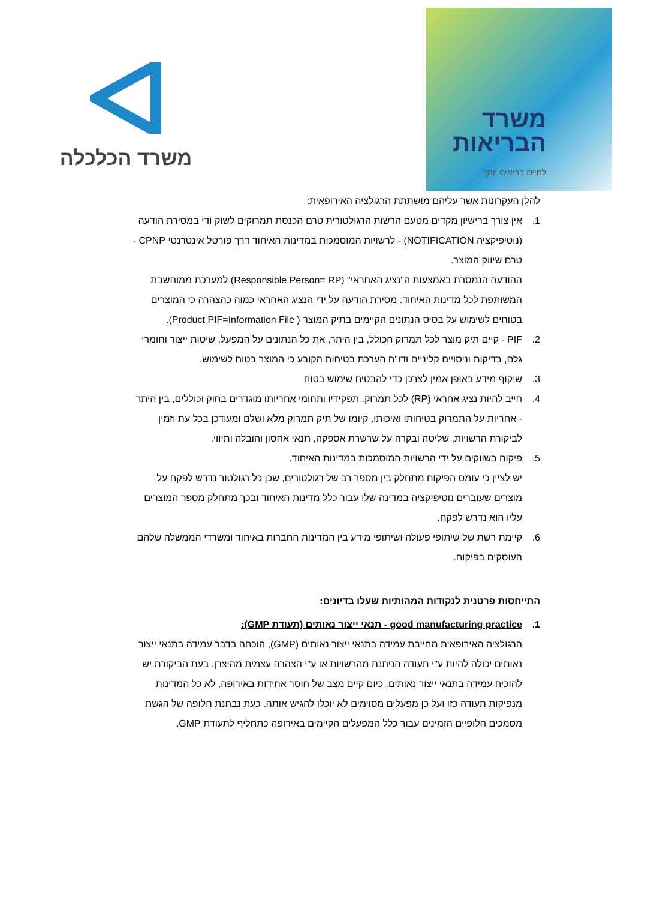משרד הכלכלה
משרד
הבריאות
לחיים בריאים יותר
להלן העקרונות אשר עליהם מושתתת הרגולציה האירופאית:
1. אין צורך ברישיון מקדים מטעם הרשות הרגולטורית טרם הכנסת תמרוקים לשוק ודי במסירת הודעה (נוטיפיקציה NOTIFICATION) - לרשויות המוסמכות במדינות האיחוד דרך פורטל אינטרנטי CPNP - טרם שיווק המוצר.
ההודעה הנמסרת באמצעות ה"נציג האחראי" (Responsible Person= RP) למערכת ממוחשבת המשותפת לכל מדינות האיחוד. מסירת הודעה על ידי הנציג האחראי כמוה כהצהרה כי המוצרים בטוחים לשימוש על בסיס הנתונים הקיימים בתיק המוצר ( Product PIF=Information File).
2. PIF - קיים תיק מוצר לכל תמרוק הכולל, בין היתר, את כל הנתונים על המפעל, שיטות ייצור וחומרי גלם, בדיקות וניסויים קליניים ודו"ח הערכת בטיחות הקובע כי המוצר בטוח לשימוש.
3. שיקוף מידע באופן אמין לצרכן כדי להבטיח שימוש בטוח
4. חייב להיות נציג אחראי (RP) לכל תמרוק. תפקידיו ותחומי אחריותו מוגדרים בחוק וכוללים, בין היתר - אחריות על התמרוק בטיחותו ואיכותו, קיומו של תיק תמרוק מלא ושלם ומעודכן בכל עת וזמין לביקורת הרשויות, שליטה ובקרה על שרשרת אספקה, תנאי אחסון והובלה ותיווי.
5. פיקוח בשווקים על ידי הרשויות המוסמכות במדינות האיחוד.
יש לציין כי עומס הפיקוח מתחלק בין מספר רב של רגולטורים, שכן כל רגולטור נדרש לפקח על מוצרים שעוברים נוטיפיקציה במדינה שלו עבור כלל מדינות האיחוד ובכך מתחלק מספר המוצרים עליו הוא נדרש לפקח.
6. קיימת רשת של שיתופי פעולה ושיתופי מידע בין המדינות החברות באיחוד ומשרדי הממשלה שלהם העוסקים בפיקוח.
התייחסות פרטנית לנקודות המהותיות שעלו בדיונים:
1. good manufacturing practice - תנאי ייצור נאותים (תעודת GMP):
הרגולציה האירופאית מחייבת עמידה בתנאי ייצור נאותים (GMP), הוכחה בדבר עמידה בתנאי ייצור נאותים יכולה להיות ע"י תעודה הניתנת מהרשויות או ע"י הצהרה עצמית מהיצרן. בעת הביקורת יש להוכיח עמידה בתנאי ייצור נאותים. כיום קיים מצב של חוסר אחידות באירופה, לא כל המדינות מנפיקות תעודה כזו ועל כן מפעלים מסוימים לא יוכלו להגיש אותה. כעת נבחנת חלופה של הגשת מסמכים חלופיים הזמינים עבור כלל המפעלים הקיימים באירופה כתחליף לתעודת GMP.